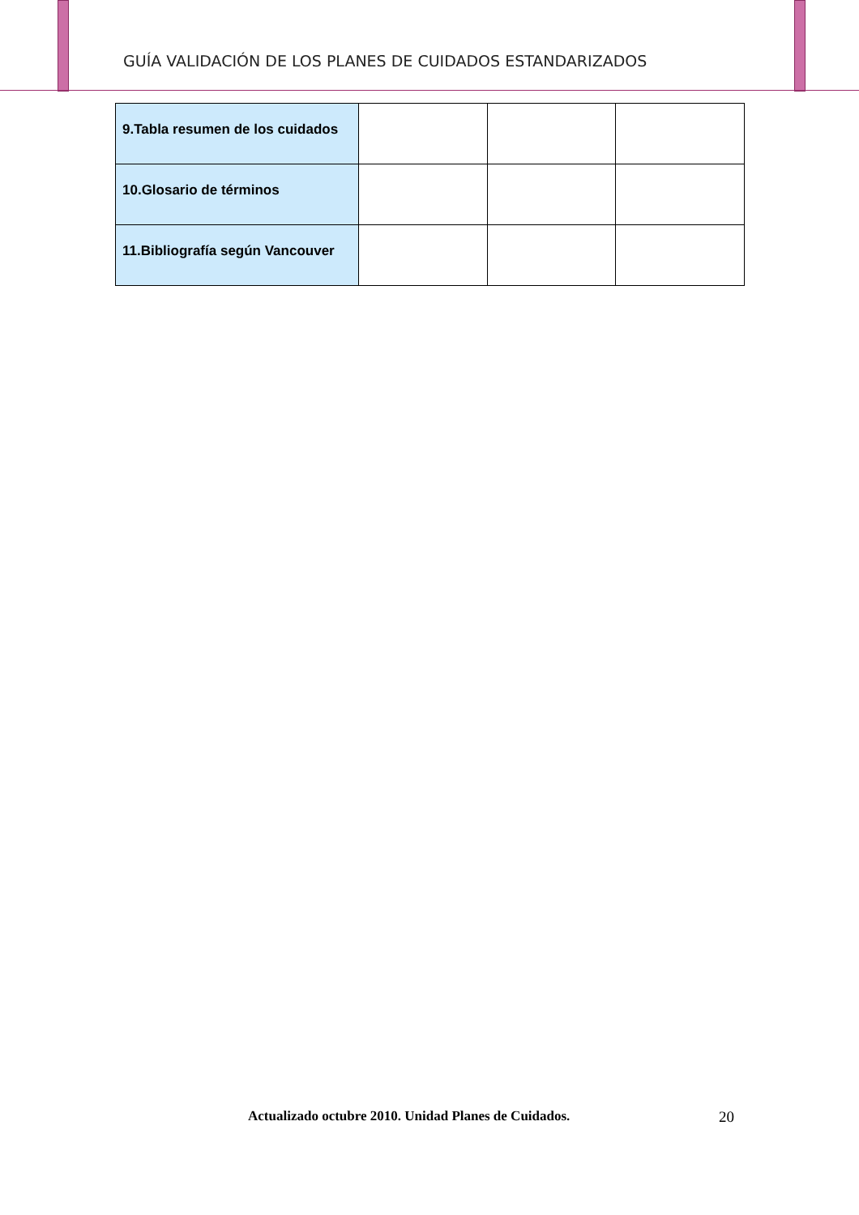GUÍA VALIDACIÓN DE LOS PLANES DE CUIDADOS ESTANDARIZADOS
| 9.Tabla resumen de los cuidados | | | |
| 10.Glosario de términos | | | |
| 11.Bibliografía según Vancouver | | | |
Actualizado octubre 2010. Unidad Planes de Cuidados. 20